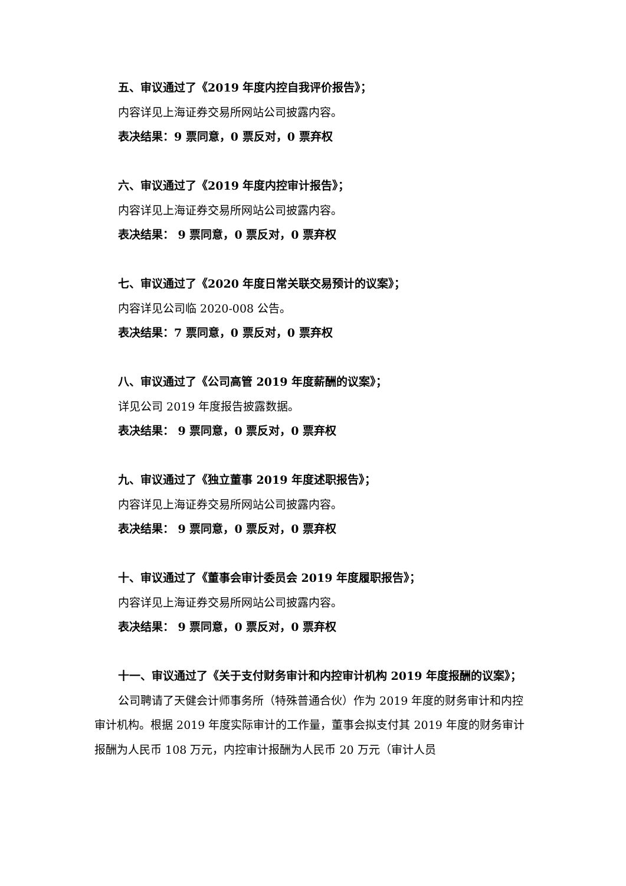五、审议通过了《2019 年度内控自我评价报告》；
内容详见上海证券交易所网站公司披露内容。
表决结果：9 票同意，0 票反对，0 票弃权
六、审议通过了《2019 年度内控审计报告》；
内容详见上海证券交易所网站公司披露内容。
表决结果： 9 票同意，0 票反对，0 票弃权
七、审议通过了《2020 年度日常关联交易预计的议案》；
内容详见公司临 2020-008 公告。
表决结果：7 票同意，0 票反对，0 票弃权
八、审议通过了《公司高管 2019 年度薪酬的议案》；
详见公司 2019 年度报告披露数据。
表决结果： 9 票同意，0 票反对，0 票弃权
九、审议通过了《独立董事 2019 年度述职报告》；
内容详见上海证券交易所网站公司披露内容。
表决结果： 9 票同意，0 票反对，0 票弃权
十、审议通过了《董事会审计委员会 2019 年度履职报告》；
内容详见上海证券交易所网站公司披露内容。
表决结果： 9 票同意，0 票反对，0 票弃权
十一、审议通过了《关于支付财务审计和内控审计机构 2019 年度报酬的议案》；
公司聘请了天健会计师事务所（特殊普通合伙）作为 2019 年度的财务审计和内控审计机构。根据 2019 年度实际审计的工作量，董事会拟支付其 2019 年度的财务审计报酬为人民币 108 万元，内控审计报酬为人民币 20 万元（审计人员